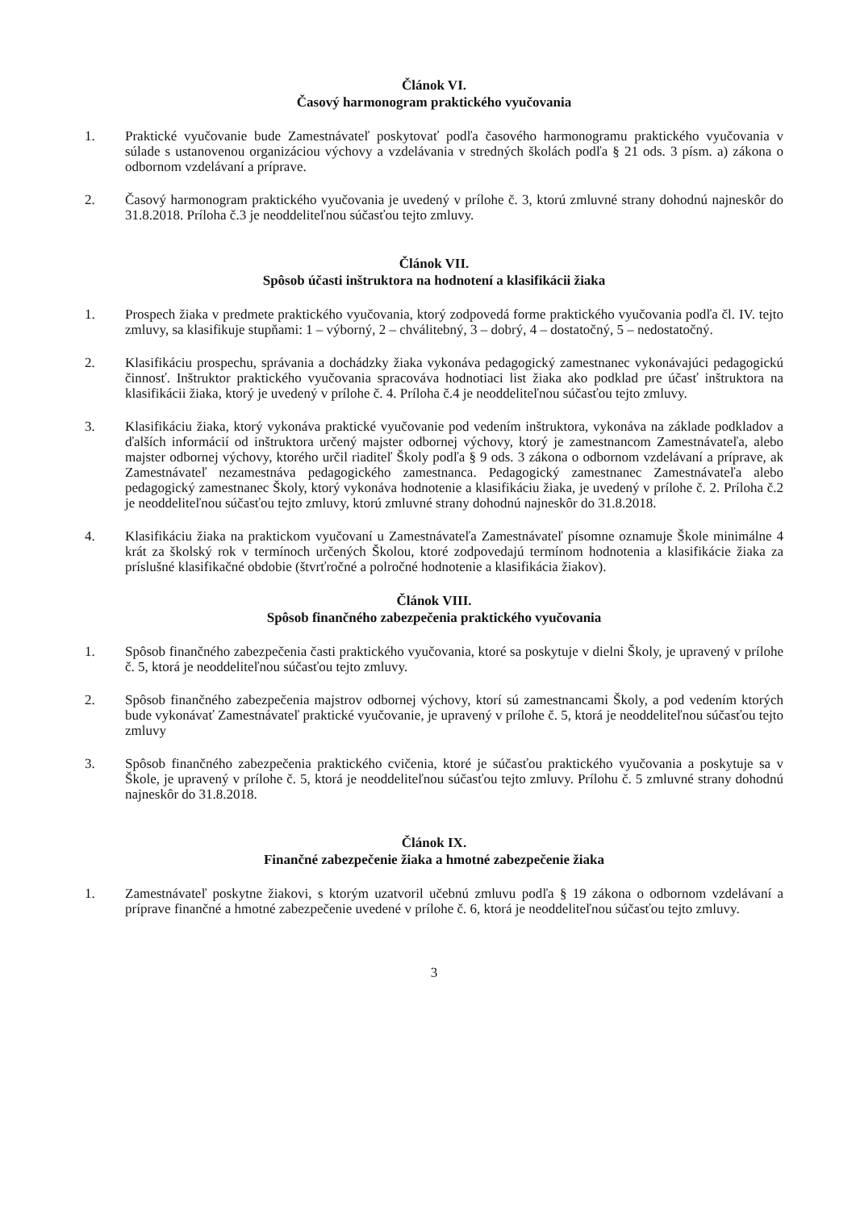Článok VI.
Časový harmonogram praktického vyučovania
1. Praktické vyučovanie bude Zamestnávateľ poskytovať podľa časového harmonogramu praktického vyučovania v súlade s ustanovenou organizáciou výchovy a vzdelávania v stredných školách podľa § 21 ods. 3 písm. a) zákona o odbornom vzdelávaní a príprave.
2. Časový harmonogram praktického vyučovania je uvedený v prílohe č. 3, ktorú zmluvné strany dohodnú najneskôr do 31.8.2018. Príloha č.3 je neoddeliteľnou súčasťou tejto zmluvy.
Článok VII.
Spôsob účasti inštruktora na hodnotení a klasifikácii žiaka
1. Prospech žiaka v predmete praktického vyučovania, ktorý zodpovedá forme praktického vyučovania podľa čl. IV. tejto zmluvy, sa klasifikuje stupňami: 1 – výborný, 2 – chválitebný, 3 – dobrý, 4 – dostatočný, 5 – nedostatočný.
2. Klasifikáciu prospechu, správania a dochádzky žiaka vykonáva pedagogický zamestnanec vykonávajúci pedagogickú činnosť. Inštruktor praktického vyučovania spracováva hodnotiaci list žiaka ako podklad pre účasť inštruktora na klasifikácii žiaka, ktorý je uvedený v prílohe č. 4. Príloha č.4 je neoddeliteľnou súčasťou tejto zmluvy.
3. Klasifikáciu žiaka, ktorý vykonáva praktické vyučovanie pod vedením inštruktora, vykonáva na základe podkladov a ďalších informácií od inštruktora určený majster odbornej výchovy, ktorý je zamestnancom Zamestnávateľa, alebo majster odbornej výchovy, ktorého určil riaditeľ Školy podľa § 9 ods. 3 zákona o odbornom vzdelávaní a príprave, ak Zamestnávateľ nezamestnáva pedagogického zamestnanca. Pedagogický zamestnanec Zamestnávateľa alebo pedagogický zamestnanec Školy, ktorý vykonáva hodnotenie a klasifikáciu žiaka, je uvedený v prílohe č. 2. Príloha č.2 je neoddeliteľnou súčasťou tejto zmluvy, ktorú zmluvné strany dohodnú najneskôr do 31.8.2018.
4. Klasifikáciu žiaka na praktickom vyučovaní u Zamestnávateľa Zamestnávateľ písomne oznamuje Škole minimálne 4 krát za školský rok v termínoch určených Školou, ktoré zodpovedajú termínom hodnotenia a klasifikácie žiaka za príslušné klasifikačné obdobie (štvrťročné a polročné hodnotenie a klasifikácia žiakov).
Článok VIII.
Spôsob finančného zabezpečenia praktického vyučovania
1. Spôsob finančného zabezpečenia časti praktického vyučovania, ktoré sa poskytuje v dielni Školy, je upravený v prílohe č. 5, ktorá je neoddeliteľnou súčasťou tejto zmluvy.
2. Spôsob finančného zabezpečenia majstrov odbornej výchovy, ktorí sú zamestnancami Školy, a pod vedením ktorých bude vykonávať Zamestnávateľ praktické vyučovanie, je upravený v prílohe č. 5, ktorá je neoddeliteľnou súčasťou tejto zmluvy
3. Spôsob finančného zabezpečenia praktického cvičenia, ktoré je súčasťou praktického vyučovania a poskytuje sa v Škole, je upravený v prílohe č. 5, ktorá je neoddeliteľnou súčasťou tejto zmluvy. Prílohu č. 5 zmluvné strany dohodnú najneskôr do 31.8.2018.
Článok IX.
Finančné zabezpečenie žiaka a hmotné zabezpečenie žiaka
1. Zamestnávateľ poskytne žiakovi, s ktorým uzatvoril učebnú zmluvu podľa § 19 zákona o odbornom vzdelávaní a príprave finančné a hmotné zabezpečenie uvedené v prílohe č. 6, ktorá je neoddeliteľnou súčasťou tejto zmluvy.
3